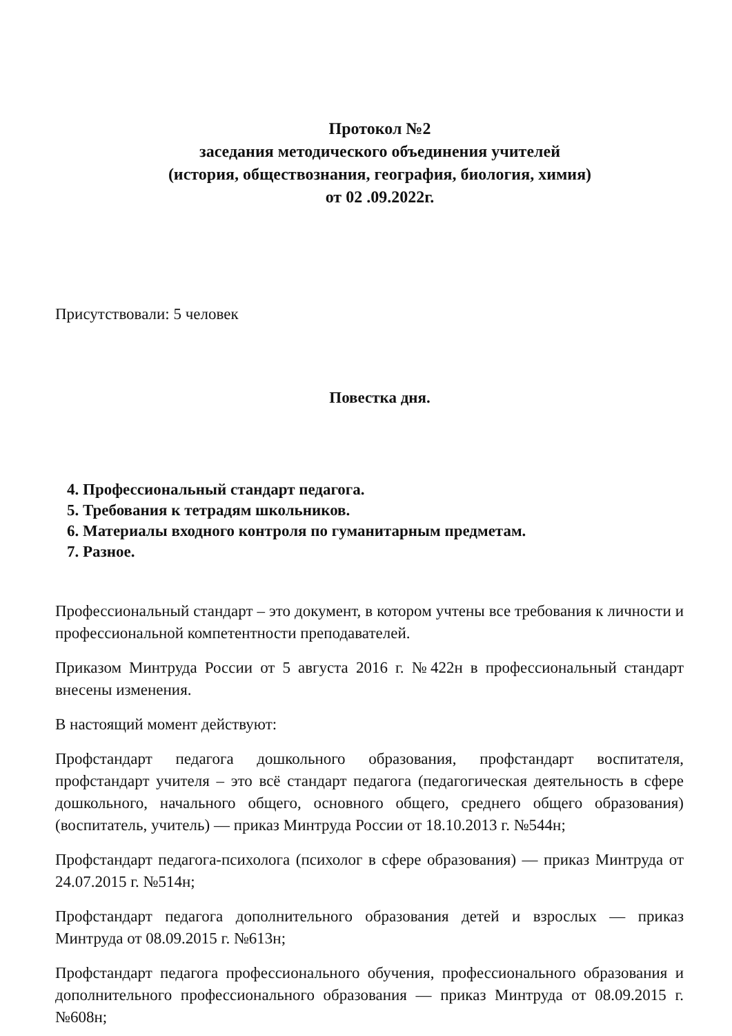Протокол №2
заседания методического объединения учителей
(история, обществознания, география, биология, химия)
от 02 .09.2022г.
Присутствовали: 5 человек
Повестка дня.
4. Профессиональный стандарт педагога.
5. Требования к тетрадям школьников.
6. Материалы входного контроля по гуманитарным предметам.
7. Разное.
Профессиональный стандарт – это документ, в котором учтены все требования к личности и профессиональной компетентности преподавателей.
Приказом Минтруда России от 5 августа 2016 г. №422н в профессиональный стандарт внесены изменения.
В настоящий момент действуют:
Профстандарт педагога дошкольного образования, профстандарт воспитателя, профстандарт учителя – это всё стандарт педагога (педагогическая деятельность в сфере дошкольного, начального общего, основного общего, среднего общего образования) (воспитатель, учитель) — приказ Минтруда России от 18.10.2013 г. №544н;
Профстандарт педагога-психолога (психолог в сфере образования) — приказ Минтруда от 24.07.2015 г. №514н;
Профстандарт педагога дополнительного образования детей и взрослых — приказ Минтруда от 08.09.2015 г. №613н;
Профстандарт педагога профессионального обучения, профессионального образования и дополнительного профессионального образования — приказ Минтруда от 08.09.2015 г. №608н;